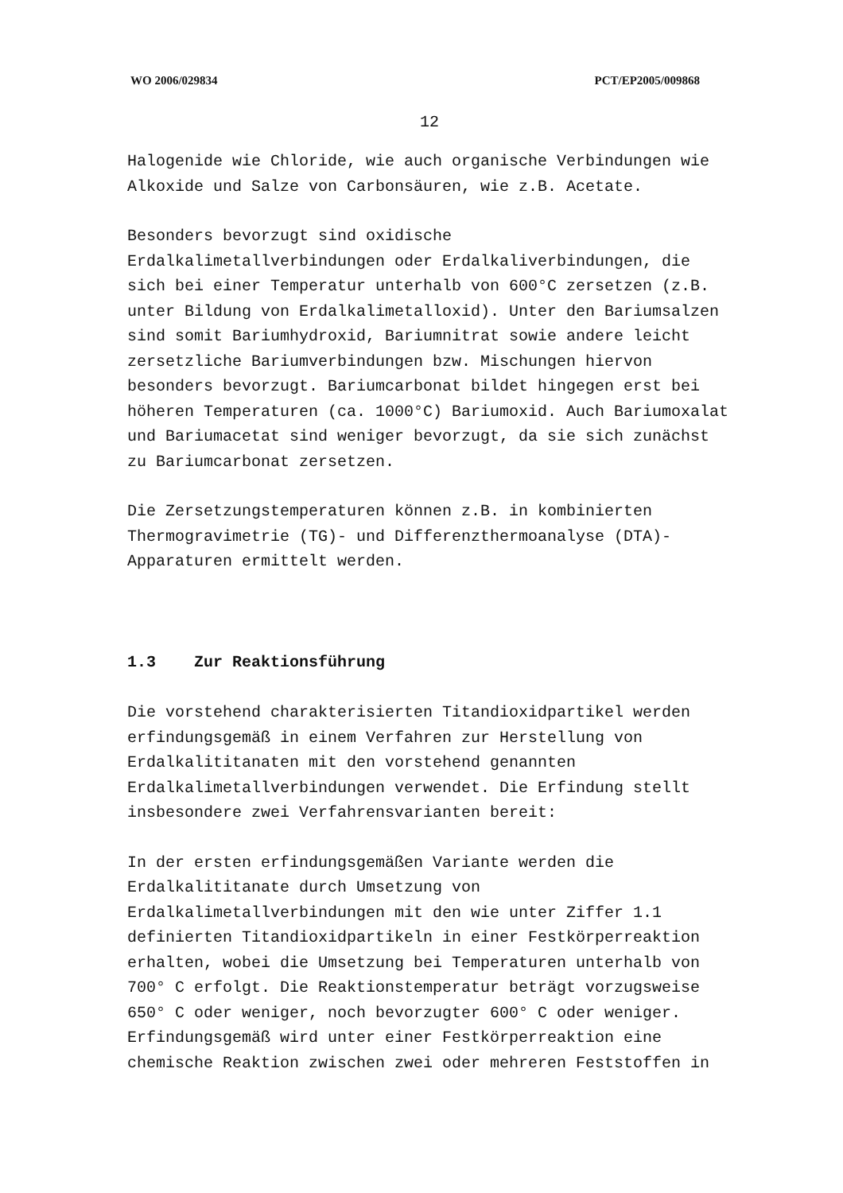WO 2006/029834 PCT/EP2005/009868
12
Halogenide wie Chloride, wie auch organische Verbindungen wie Alkoxide und Salze von Carbonsäuren, wie z.B. Acetate.
Besonders bevorzugt sind oxidische
Erdalkalimetallverbindungen oder Erdalkaliverbindungen, die sich bei einer Temperatur unterhalb von 600°C zersetzen (z.B. unter Bildung von Erdalkalimetalloxid). Unter den Bariumsalzen sind somit Bariumhydroxid, Bariumnitrat sowie andere leicht zersetzliche Bariumverbindungen bzw. Mischungen hiervon besonders bevorzugt. Bariumcarbonat bildet hingegen erst bei höheren Temperaturen (ca. 1000°C) Bariumoxid. Auch Bariumoxalat und Bariumacetat sind weniger bevorzugt, da sie sich zunächst zu Bariumcarbonat zersetzen.
Die Zersetzungstemperaturen können z.B. in kombinierten Thermogravimetrie (TG)- und Differenzthermoanalyse (DTA)-Apparaturen ermittelt werden.
1.3 Zur Reaktionsführung
Die vorstehend charakterisierten Titandioxidpartikel werden erfindungsgemäß in einem Verfahren zur Herstellung von Erdalkalititanaten mit den vorstehend genannten Erdalkalimetallverbindungen verwendet. Die Erfindung stellt insbesondere zwei Verfahrensvarianten bereit:
In der ersten erfindungsgemäßen Variante werden die Erdalkalititanate durch Umsetzung von
Erdalkalimetallverbindungen mit den wie unter Ziffer 1.1 definierten Titandioxidpartikeln in einer Festkörperreaktion erhalten, wobei die Umsetzung bei Temperaturen unterhalb von 700° C erfolgt. Die Reaktionstemperatur beträgt vorzugsweise 650° C oder weniger, noch bevorzugter 600° C oder weniger. Erfindungsgemäß wird unter einer Festkörperreaktion eine chemische Reaktion zwischen zwei oder mehreren Feststoffen in